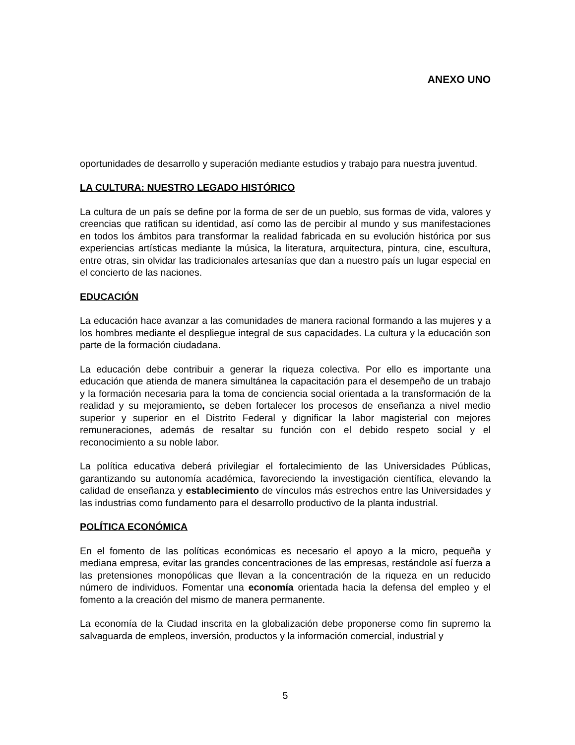ANEXO UNO
oportunidades de desarrollo y superación mediante estudios y trabajo para nuestra juventud.
LA CULTURA: NUESTRO LEGADO HISTÓRICO
La cultura de un país se define por la forma de ser de un pueblo, sus formas de vida, valores y creencias que ratifican su identidad, así como las de percibir al mundo y sus manifestaciones en todos los ámbitos para transformar la realidad fabricada en su evolución histórica por sus experiencias artísticas mediante la música, la literatura, arquitectura, pintura, cine, escultura, entre otras, sin olvidar las tradicionales artesanías que dan a nuestro país un lugar especial en el concierto de las naciones.
EDUCACIÓN
La educación hace avanzar a las comunidades de manera racional formando a las mujeres y a los hombres mediante el despliegue integral de sus capacidades. La cultura y la educación son parte de la formación ciudadana.
La educación debe contribuir a generar la riqueza colectiva. Por ello es importante una educación que atienda de manera simultánea la capacitación para el desempeño de un trabajo y la formación necesaria para la toma de conciencia social orientada a la transformación de la realidad y su mejoramiento, se deben fortalecer los procesos de enseñanza a nivel medio superior y superior en el Distrito Federal y dignificar la labor magisterial con mejores remuneraciones, además de resaltar su función con el debido respeto social y el reconocimiento a su noble labor.
La política educativa deberá privilegiar el fortalecimiento de las Universidades Públicas, garantizando su autonomía académica, favoreciendo la investigación científica, elevando la calidad de enseñanza y establecimiento de vínculos más estrechos entre las Universidades y las industrias como fundamento para el desarrollo productivo de la planta industrial.
POLÍTICA ECONÓMICA
En el fomento de las políticas económicas es necesario el apoyo a la micro, pequeña y mediana empresa, evitar las grandes concentraciones de las empresas, restándole así fuerza a las pretensiones monopólicas que llevan a la concentración de la riqueza en un reducido número de individuos. Fomentar una economía orientada hacia la defensa del empleo y el fomento a la creación del mismo de manera permanente.
La economía de la Ciudad inscrita en la globalización debe proponerse como fin supremo la salvaguarda de empleos, inversión, productos y la información comercial, industrial y
5